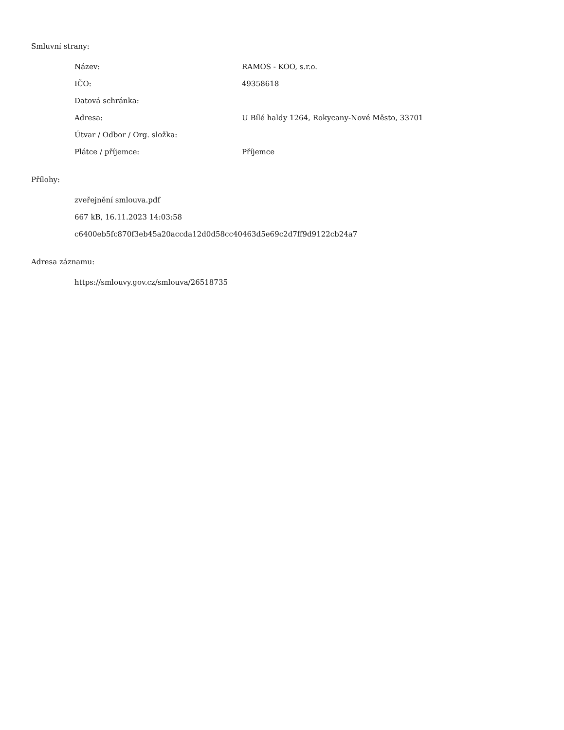Smluvní strany:
| Název: | RAMOS - KOO, s.r.o. |
| IČO: | 49358618 |
| Datová schránka: | |
| Adresa: | U Bílé haldy 1264, Rokycany-Nové Město, 33701 |
| Útvar / Odbor / Org. složka: | |
| Plátce / příjemce: | Příjemce |
Přílohy:
zveřejnění smlouva.pdf
667 kB, 16.11.2023 14:03:58
c6400eb5fc870f3eb45a20accda12d0d58cc40463d5e69c2d7ff9d9122cb24a7
Adresa záznamu:
https://smlouvy.gov.cz/smlouva/26518735